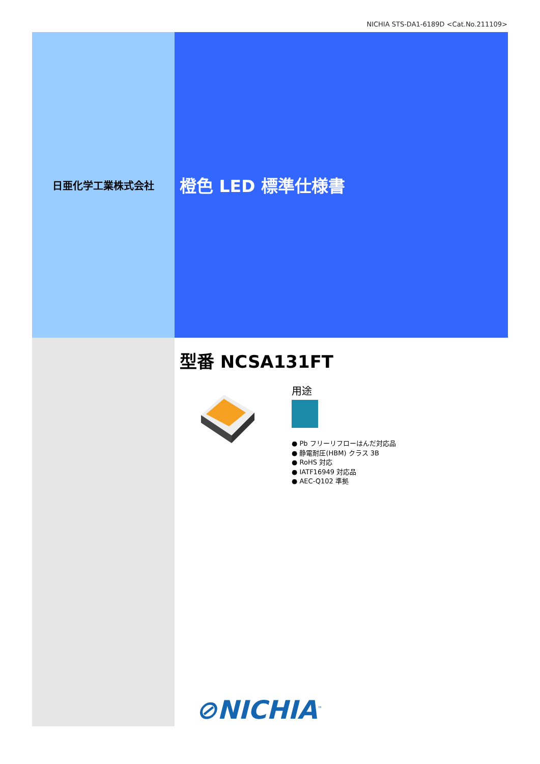NICHIA STS-DA1-6189D <Cat.No.211109>
日亜化学工業株式会社
橙色 LED 標準仕様書
型番 NCSA131FT
用途
● Pb フリーリフローはんだ対応品
● 静電耐圧(HBM) クラス 3B
● RoHS 対応
● IATF16949 対応品
● AEC-Q102 準拠
⊘NICHIA<sup>™</sup>